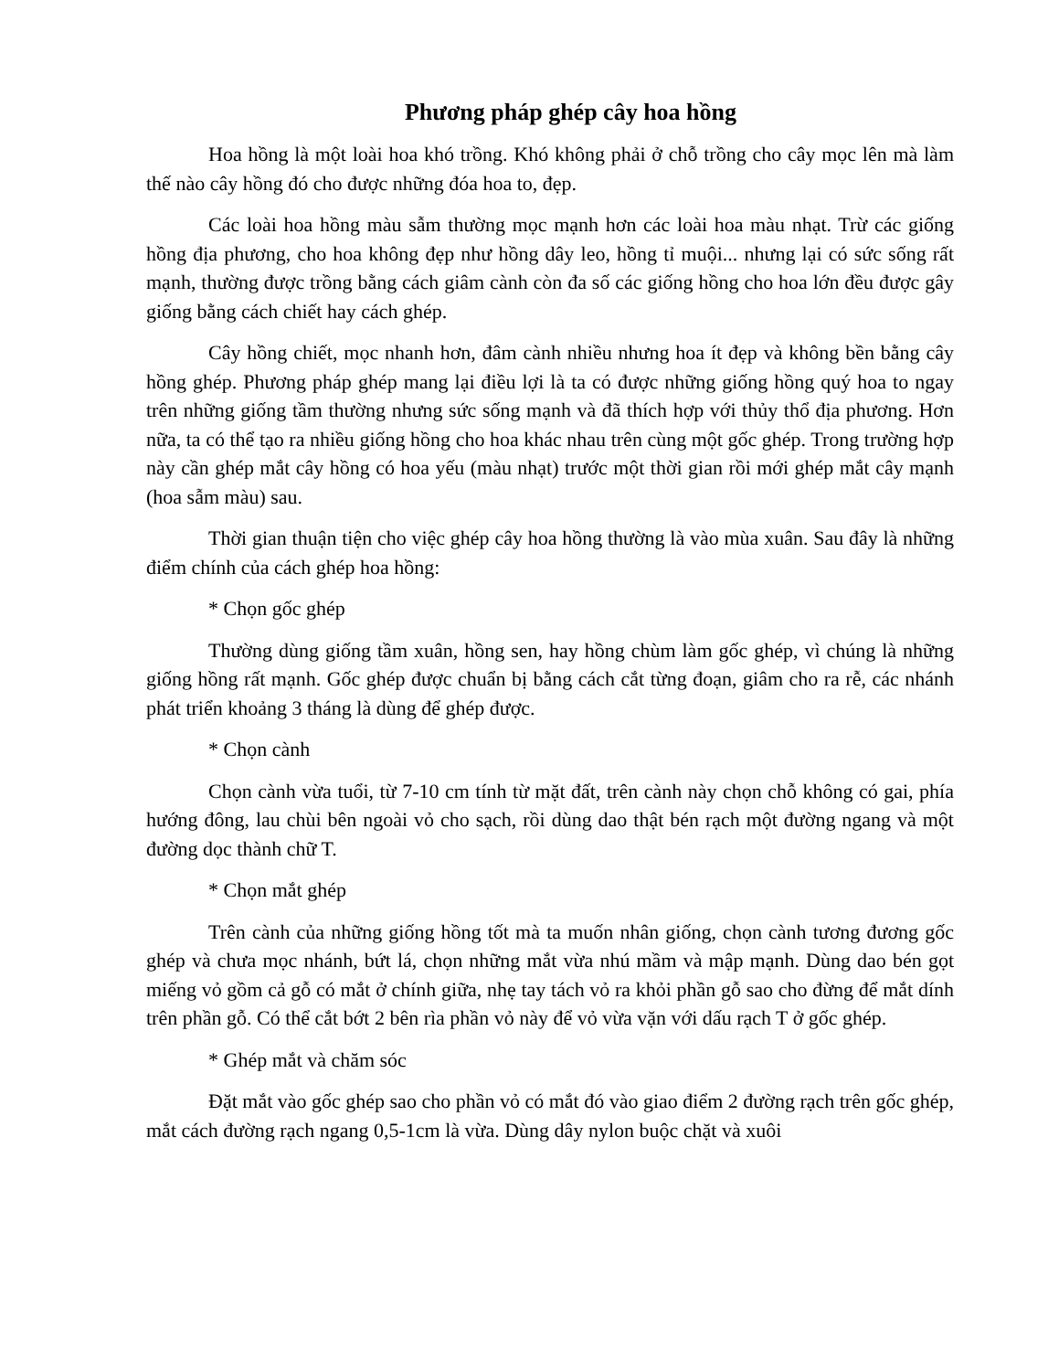Phương pháp ghép cây hoa hồng
Hoa hồng là một loài hoa khó trồng. Khó không phải ở chỗ trồng cho cây mọc lên mà làm thế nào cây hồng đó cho được những đóa hoa to, đẹp.
Các loài hoa hồng màu sẫm thường mọc mạnh hơn các loài hoa màu nhạt. Trừ các giống hồng địa phương, cho hoa không đẹp như hồng dây leo, hồng tỉ muội... nhưng lại có sức sống rất mạnh, thường được trồng bằng cách giâm cành còn đa số các giống hồng cho hoa lớn đều được gây giống bằng cách chiết hay cách ghép.
Cây hồng chiết, mọc nhanh hơn, đâm cành nhiều nhưng hoa ít đẹp và không bền bằng cây hồng ghép. Phương pháp ghép mang lại điều lợi là ta có được những giống hồng quý hoa to ngay trên những giống tầm thường nhưng sức sống mạnh và đã thích hợp với thủy thổ địa phương. Hơn nữa, ta có thể tạo ra nhiều giống hồng cho hoa khác nhau trên cùng một gốc ghép. Trong trường hợp này cần ghép mắt cây hồng có hoa yếu (màu nhạt) trước một thời gian rồi mới ghép mắt cây mạnh (hoa sẫm màu) sau.
Thời gian thuận tiện cho việc ghép cây hoa hồng thường là vào mùa xuân. Sau đây là những điểm chính của cách ghép hoa hồng:
* Chọn gốc ghép
Thường dùng giống tầm xuân, hồng sen, hay hồng chùm làm gốc ghép, vì chúng là những giống hồng rất mạnh. Gốc ghép được chuẩn bị bằng cách cắt từng đoạn, giâm cho ra rễ, các nhánh phát triển khoảng 3 tháng là dùng để ghép được.
* Chọn cành
Chọn cành vừa tuổi, từ 7-10 cm tính từ mặt đất, trên cành này chọn chỗ không có gai, phía hướng đông, lau chùi bên ngoài vỏ cho sạch, rồi dùng dao thật bén rạch một đường ngang và một đường dọc thành chữ T.
* Chọn mắt ghép
Trên cành của những giống hồng tốt mà ta muốn nhân giống, chọn cành tương đương gốc ghép và chưa mọc nhánh, bứt lá, chọn những mắt vừa nhú mầm và mập mạnh. Dùng dao bén gọt miếng vỏ gồm cả gỗ có mắt ở chính giữa, nhẹ tay tách vỏ ra khỏi phần gỗ sao cho đừng để mắt dính trên phần gỗ. Có thể cắt bớt 2 bên rìa phần vỏ này để vỏ vừa vặn với dấu rạch T ở gốc ghép.
* Ghép mắt và chăm sóc
Đặt mắt vào gốc ghép sao cho phần vỏ có mắt đó vào giao điểm 2 đường rạch trên gốc ghép, mắt cách đường rạch ngang 0,5-1cm là vừa. Dùng dây nylon buộc chặt và xuôi